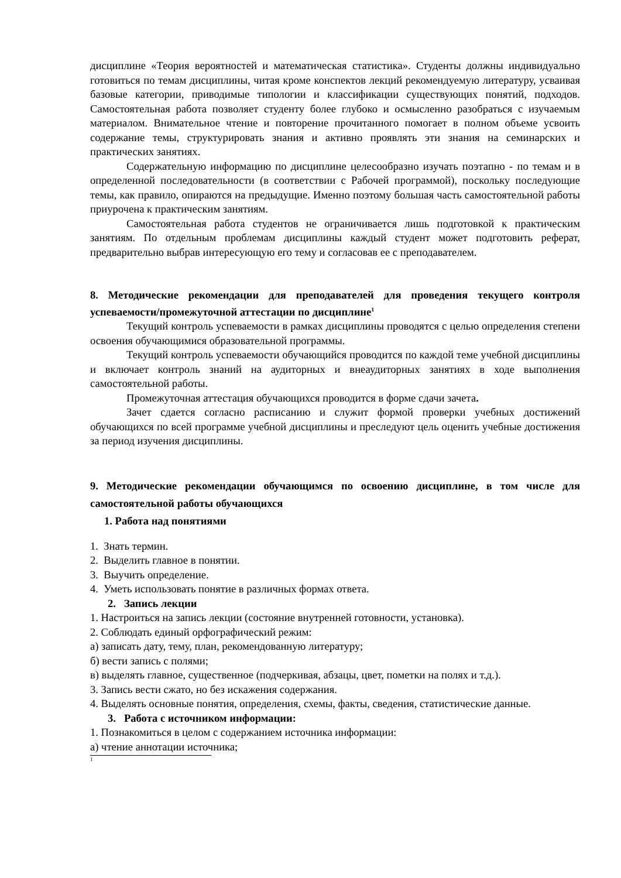дисциплине «Теория вероятностей и математическая статистика». Студенты должны индивидуально готовиться по темам дисциплины, читая кроме конспектов лекций рекомендуемую литературу, усваивая базовые категории, приводимые типологии и классификации существующих понятий, подходов. Самостоятельная работа позволяет студенту более глубоко и осмысленно разобраться с изучаемым материалом. Внимательное чтение и повторение прочитанного помогает в полном объеме усвоить содержание темы, структурировать знания и активно проявлять эти знания на семинарских и практических занятиях.
Содержательную информацию по дисциплине целесообразно изучать поэтапно - по темам и в определенной последовательности (в соответствии с Рабочей программой), поскольку последующие темы, как правило, опираются на предыдущие. Именно поэтому большая часть самостоятельной работы приурочена к практическим занятиям.
Самостоятельная работа студентов не ограничивается лишь подготовкой к практическим занятиям. По отдельным проблемам дисциплины каждый студент может подготовить реферат, предварительно выбрав интересующую его тему и согласовав ее с преподавателем.
8. Методические рекомендации для преподавателей для проведения текущего контроля успеваемости/промежуточной аттестации по дисциплине<sup>1</sup>
Текущий контроль успеваемости в рамках дисциплины проводятся с целью определения степени освоения обучающимися образовательной программы.
Текущий контроль успеваемости обучающийся проводится по каждой теме учебной дисциплины и включает контроль знаний на аудиторных и внеаудиторных занятиях в ходе выполнения самостоятельной работы.
Промежуточная аттестация обучающихся проводится в форме сдачи зачета.
Зачет сдается согласно расписанию и служит формой проверки учебных достижений обучающихся по всей программе учебной дисциплины и преследуют цель оценить учебные достижения за период изучения дисциплины.
9. Методические рекомендации обучающимся по освоению дисциплине, в том числе для самостоятельной работы обучающихся
1. Работа над понятиями
1. Знать термин.
2. Выделить главное в понятии.
3. Выучить определение.
4. Уметь использовать понятие в различных формах ответа.
2. Запись лекции
1. Настроиться на запись лекции (состояние внутренней готовности, установка).
2. Соблюдать единый орфографический режим:
а) записать дату, тему, план, рекомендованную литературу;
б) вести запись с полями;
в) выделять главное, существенное (подчеркивая, абзацы, цвет, пометки на полях и т.д.).
3. Запись вести сжато, но без искажения содержания.
4. Выделять основные понятия, определения, схемы, факты, сведения, статистические данные.
3. Работа с источником информации:
1. Познакомиться в целом с содержанием источника информации:
а) чтение аннотации источника;
1